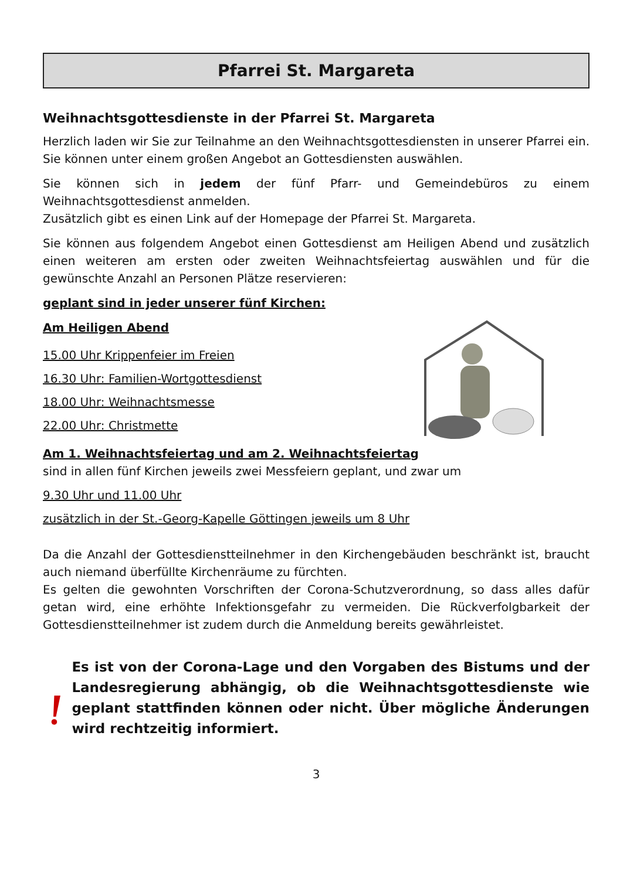Pfarrei St. Margareta
Weihnachtsgottesdienste in der Pfarrei St. Margareta
Herzlich laden wir Sie zur Teilnahme an den Weihnachtsgottesdiensten in unserer Pfarrei ein. Sie können unter einem großen Angebot an Gottesdiensten auswählen.
Sie können sich in jedem der fünf Pfarr- und Gemeindebüros zu einem Weihnachtsgottesdienst anmelden.
Zusätzlich gibt es einen Link auf der Homepage der Pfarrei St. Margareta.
Sie können aus folgendem Angebot einen Gottesdienst am Heiligen Abend und zusätzlich einen weiteren am ersten oder zweiten Weihnachtsfeiertag auswählen und für die gewünschte Anzahl an Personen Plätze reservieren:
geplant sind in jeder unserer fünf Kirchen:
Am Heiligen Abend
15.00 Uhr Krippenfeier im Freien
16.30 Uhr: Familien-Wortgottesdienst
18.00 Uhr: Weihnachtsmesse
22.00 Uhr: Christmette
Am 1. Weihnachtsfeiertag und am 2. Weihnachtsfeiertag
sind in allen fünf Kirchen jeweils zwei Messfeiern geplant, und zwar um
9.30 Uhr und 11.00 Uhr
zusätzlich in der St.-Georg-Kapelle Göttingen jeweils um 8 Uhr
Da die Anzahl der Gottesdienstteilnehmer in den Kirchengebäuden beschränkt ist, braucht auch niemand überfüllte Kirchenräume zu fürchten.
Es gelten die gewohnten Vorschriften der Corona-Schutzverordnung, so dass alles dafür getan wird, eine erhöhte Infektionsgefahr zu vermeiden. Die Rückverfolgbarkeit der Gottesdienstteilnehmer ist zudem durch die Anmeldung bereits gewährleistet.
Es ist von der Corona-Lage und den Vorgaben des Bistums und der Landesregierung abhängig, ob die Weihnachtsgottesdienste wie geplant stattfinden können oder nicht. Über mögliche Änderungen wird rechtzeitig informiert.
3